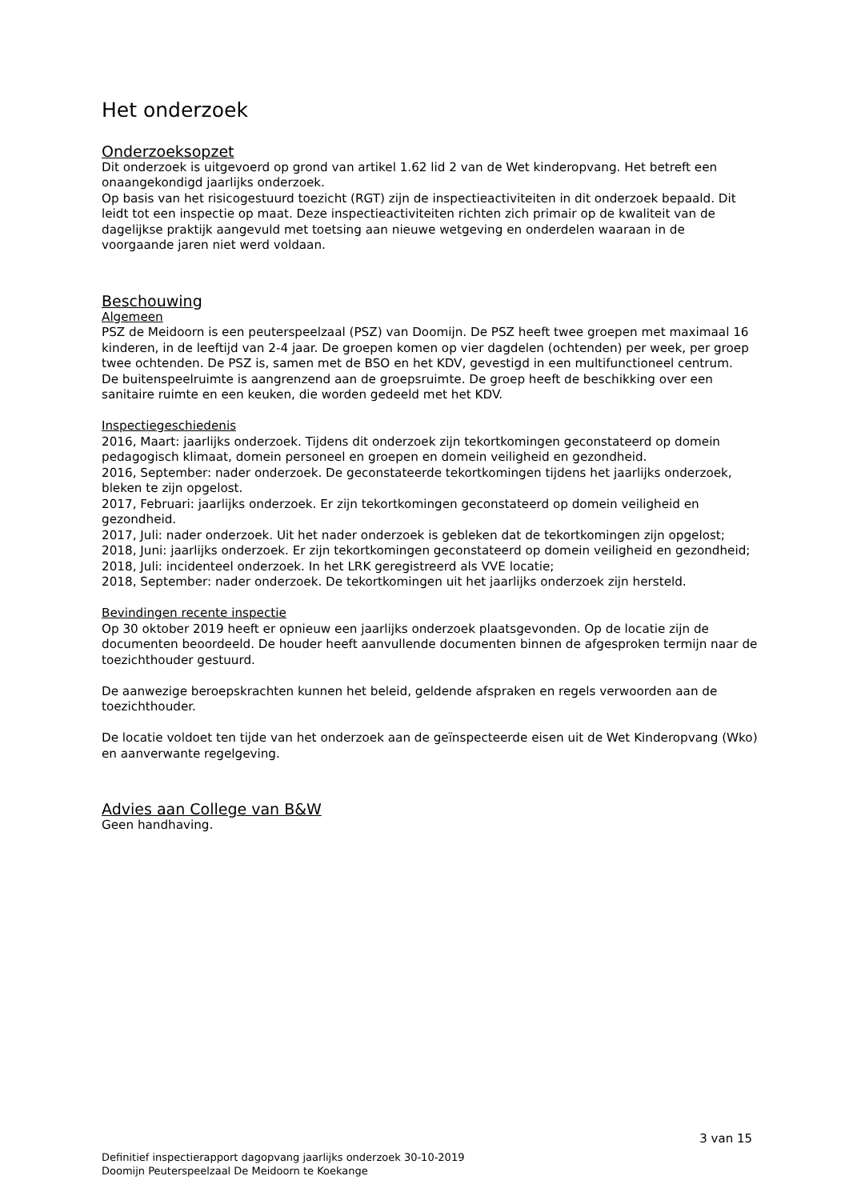Het onderzoek
Onderzoeksopzet
Dit onderzoek is uitgevoerd op grond van artikel 1.62 lid 2 van de Wet kinderopvang. Het betreft een onaangekondigd jaarlijks onderzoek.
Op basis van het risicogestuurd toezicht (RGT) zijn de inspectieactiviteiten in dit onderzoek bepaald. Dit leidt tot een inspectie op maat. Deze inspectieactiviteiten richten zich primair op de kwaliteit van de dagelijkse praktijk aangevuld met toetsing aan nieuwe wetgeving en onderdelen waaraan in de voorgaande jaren niet werd voldaan.
Beschouwing
Algemeen
PSZ de Meidoorn is een peuterspeelzaal (PSZ) van Doomijn. De PSZ heeft twee groepen met maximaal 16 kinderen, in de leeftijd van 2-4 jaar. De groepen komen op vier dagdelen (ochtenden) per week, per groep twee ochtenden. De PSZ is, samen met de BSO en het KDV, gevestigd in een multifunctioneel centrum.
De buitenspeelruimte is aangrenzend aan de groepsruimte. De groep heeft de beschikking over een sanitaire ruimte en een keuken, die worden gedeeld met het KDV.
Inspectiegeschiedenis
2016, Maart: jaarlijks onderzoek. Tijdens dit onderzoek zijn tekortkomingen geconstateerd op domein pedagogisch klimaat, domein personeel en groepen en domein veiligheid en gezondheid.
2016, September: nader onderzoek. De geconstateerde tekortkomingen tijdens het jaarlijks onderzoek, bleken te zijn opgelost.
2017, Februari: jaarlijks onderzoek. Er zijn tekortkomingen geconstateerd op domein veiligheid en gezondheid.
2017, Juli: nader onderzoek. Uit het nader onderzoek is gebleken dat de tekortkomingen zijn opgelost;
2018, Juni: jaarlijks onderzoek. Er zijn tekortkomingen geconstateerd op domein veiligheid en gezondheid;
2018, Juli: incidenteel onderzoek. In het LRK geregistreerd als VVE locatie;
2018, September: nader onderzoek. De tekortkomingen uit het jaarlijks onderzoek zijn hersteld.
Bevindingen recente inspectie
Op 30 oktober 2019 heeft er opnieuw een jaarlijks onderzoek plaatsgevonden. Op de locatie zijn de documenten beoordeeld. De houder heeft aanvullende documenten binnen de afgesproken termijn naar de toezichthouder gestuurd.
De aanwezige beroepskrachten kunnen het beleid, geldende afspraken en regels verwoorden aan de toezichthouder.
De locatie voldoet ten tijde van het onderzoek aan de geïnspecteerde eisen uit de Wet Kinderopvang (Wko) en aanverwante regelgeving.
Advies aan College van B&W
Geen handhaving.
3 van 15
Definitief inspectierapport dagopvang jaarlijks onderzoek 30-10-2019
Doomijn Peuterspeelzaal De Meidoorn te Koekange